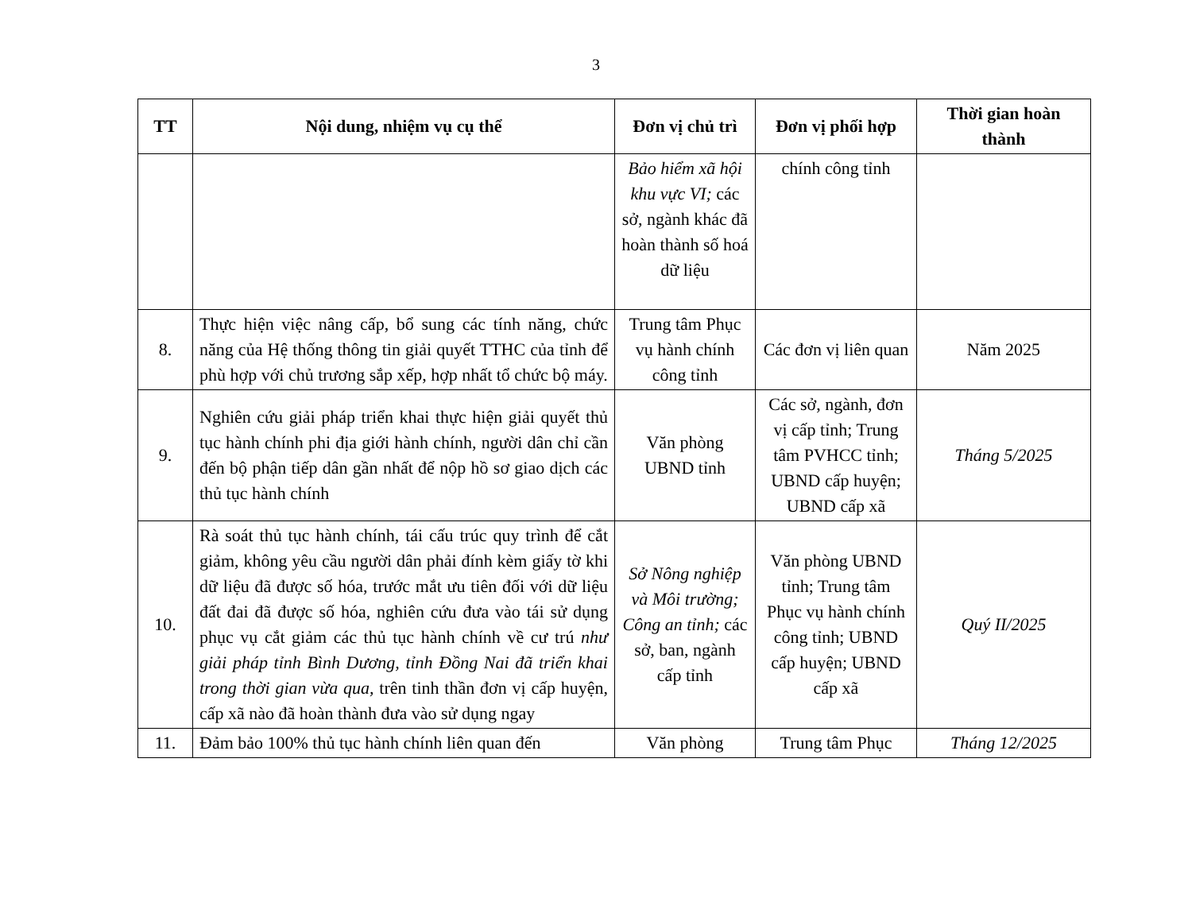3
| TT | Nội dung, nhiệm vụ cụ thể | Đơn vị chủ trì | Đơn vị phối hợp | Thời gian hoàn thành |
| --- | --- | --- | --- | --- |
| | | Bảo hiểm xã hội khu vực VI; các sở, ngành khác đã hoàn thành số hoá dữ liệu | chính công tỉnh | |
| 8. | Thực hiện việc nâng cấp, bổ sung các tính năng, chức năng của Hệ thống thông tin giải quyết TTHC của tỉnh để phù hợp với chủ trương sắp xếp, hợp nhất tổ chức bộ máy. | Trung tâm Phục vụ hành chính công tỉnh | Các đơn vị liên quan | Năm 2025 |
| 9. | Nghiên cứu giải pháp triển khai thực hiện giải quyết thủ tục hành chính phi địa giới hành chính, người dân chỉ cần đến bộ phận tiếp dân gần nhất để nộp hồ sơ giao dịch các thủ tục hành chính | Văn phòng UBND tỉnh | Các sở, ngành, đơn vị cấp tỉnh; Trung tâm PVHCC tỉnh; UBND cấp huyện; UBND cấp xã | Tháng 5/2025 |
| 10. | Rà soát thủ tục hành chính, tái cấu trúc quy trình để cắt giảm, không yêu cầu người dân phải đính kèm giấy tờ khi dữ liệu đã được số hóa, trước mắt ưu tiên đối với dữ liệu đất đai đã được số hóa, nghiên cứu đưa vào tái sử dụng phục vụ cắt giảm các thủ tục hành chính về cư trú như giải pháp tỉnh Bình Dương, tỉnh Đồng Nai đã triển khai trong thời gian vừa qua, trên tinh thần đơn vị cấp huyện, cấp xã nào đã hoàn thành đưa vào sử dụng ngay | Sở Nông nghiệp và Môi trường; Công an tỉnh; các sở, ban, ngành cấp tỉnh | Văn phòng UBND tỉnh; Trung tâm Phục vụ hành chính công tỉnh; UBND cấp huyện; UBND cấp xã | Quý II/2025 |
| 11. | Đảm bảo 100% thủ tục hành chính liên quan đến | Văn phòng | Trung tâm Phục | Tháng 12/2025 |